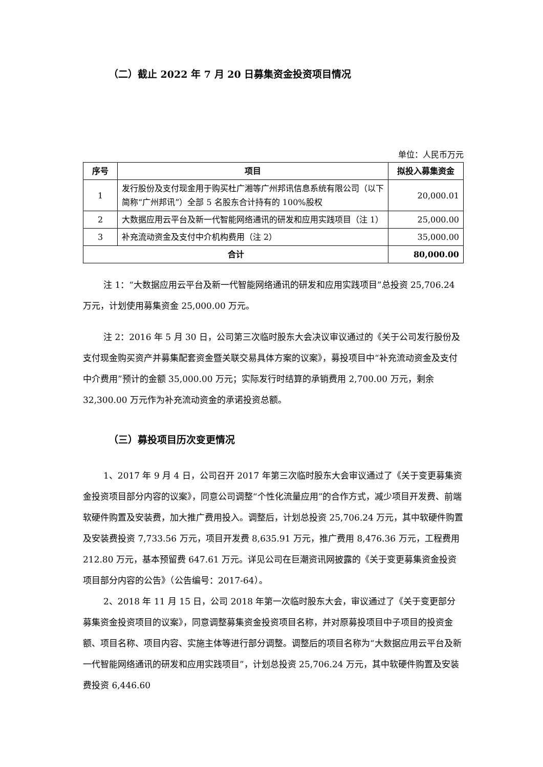（二）截止 2022 年 7 月 20 日募集资金投资项目情况
单位：人民币万元
| 序号 | 项目 | 拟投入募集资金 |
| --- | --- | --- |
| 1 | 发行股份及支付现金用于购买杜广湘等广州邦讯信息系统有限公司（以下简称“广州邦讯”）全部 5 名股东合计持有的 100%股权 | 20,000.01 |
| 2 | 大数据应用云平台及新一代智能网络通讯的研发和应用实践项目（注 1） | 25,000.00 |
| 3 | 补充流动资金及支付中介机构费用（注 2） | 35,000.00 |
| 合计 | | 80,000.00 |
注 1：“大数据应用云平台及新一代智能网络通讯的研发和应用实践项目”总投资 25,706.24 万元，计划使用募集资金 25,000.00 万元。
注 2：2016 年 5 月 30 日，公司第三次临时股东大会决议审议通过的《关于公司发行股份及支付现金购买资产并募集配套资金暨关联交易具体方案的议案》，募投项目中“补充流动资金及支付中介费用”预计的金额 35,000.00 万元；实际发行时结算的承销费用 2,700.00 万元，剩余 32,300.00 万元作为补充流动资金的承诺投资总额。
（三）募投项目历次变更情况
1、2017 年 9 月 4 日，公司召开 2017 年第三次临时股东大会审议通过了《关于变更募集资金投资项目部分内容的议案》，同意公司调整“个性化流量应用”的合作方式，减少项目开发费、前端软硬件购置及安装费，加大推广费用投入。调整后，计划总投资 25,706.24 万元，其中软硬件购置及安装费投资 7,733.56 万元，项目开发费 8,635.91 万元，推广费用 8,476.36 万元，工程费用 212.80 万元，基本预留费 647.61 万元。详见公司在巨潮资讯网披露的《关于变更募集资金投资项目部分内容的公告》（公告编号：2017-64）。
2、2018 年 11 月 15 日，公司 2018 年第一次临时股东大会，审议通过了《关于变更部分募集资金投资项目的议案》，同意调整募集资金投资项目名称，并对原募投项目中子项目的投资金额、项目名称、项目内容、实施主体等进行部分调整。调整后的项目名称为“大数据应用云平台及新一代智能网络通讯的研发和应用实践项目”，计划总投资 25,706.24 万元，其中软硬件购置及安装费投资 6,446.60